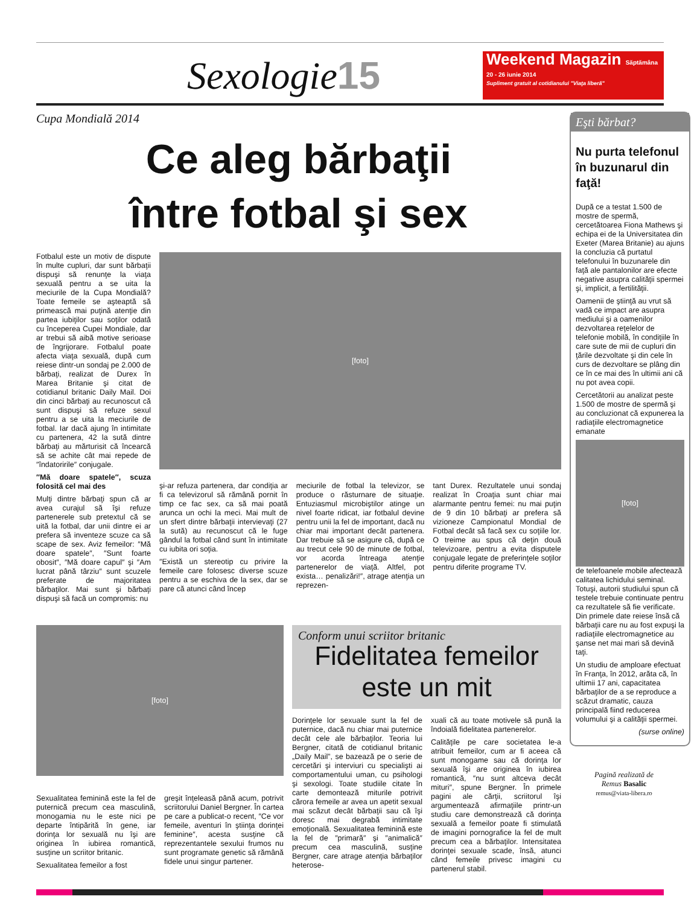Sexologie15
Weekend Magazin Săptămâna 20 - 26 iunie 2014
Supliment gratuit al cotidianului "Viaţa liberă"
Cupa Mondială 2014
Ce aleg bărbaţii
între fotbal şi sex
Fotbalul este un motiv de dispute în multe cupluri, dar sunt bărbaţii dispuşi să renunţe la viaţa sexuală pentru a se uita la meciurile de la Cupa Mondială? Toate femeile se aşteaptă să primească mai puţină atenţie din partea iubiţilor sau soţilor odată cu începerea Cupei Mondiale, dar ar trebui să aibă motive serioase de îngrijorare. Fotbalul poate afecta viaţa sexuală, după cum reiese dintr-un sondaj pe 2.000 de bărbaţi, realizat de Durex în Marea Britanie şi citat de cotidianul britanic Daily Mail. Doi din cinci bărbaţi au recunoscut că sunt dispuşi să refuze sexul pentru a se uita la meciurile de fotbal. Iar dacă ajung în intimitate cu partenera, 42 la sută dintre bărbaţi au mărturisit că încearcă să se achite cât mai repede de ″îndatoririle″ conjugale.
″Mă doare spatele″, scuza folosită cel mai des
Mulţi dintre bărbaţi spun că ar avea curajul să îşi refuze partenerele sub pretextul că se uită la fotbal, dar unii dintre ei ar prefera să inventeze scuze ca să scape de sex. Aviz femeilor: ″Mă doare spatele″, ″Sunt foarte obosit″, ″Mă doare capul″ şi ″Am lucrat până târziu″ sunt scuzele preferate de majoritatea bărbaţilor. Mai sunt şi bărbaţi dispuşi să facă un compromis: nu
[foto]
şi-ar refuza partenera, dar condiţia ar fi ca televizorul să rămână pornit în timp ce fac sex, ca să mai poată arunca un ochi la meci. Mai mult de un sfert dintre bărbaţii intervievaţi (27 la sută) au recunoscut că le fuge gândul la fotbal când sunt în intimitate cu iubita ori soţia.
″Există un stereotip cu privire la femeile care folosesc diverse scuze pentru a se eschiva de la sex, dar se pare că atunci când încep
meciurile de fotbal la televizor, se produce o răsturnare de situaţie. Entuziasmul microbiştilor atinge un nivel foarte ridicat, iar fotbalul devine pentru unii la fel de important, dacă nu chiar mai important decât partenera. Dar trebuie să se asigure că, după ce au trecut cele 90 de minute de fotbal, vor acorda întreaga atenţie partenerelor de viaţă. Altfel, pot exista… penalizări!″, atrage atenţia un reprezen-
tant Durex. Rezultatele unui sondaj realizat în Croaţia sunt chiar mai alarmante pentru femei: nu mai puţin de 9 din 10 bărbaţi ar prefera să vizioneze Campionatul Mondial de Fotbal decât să facă sex cu soţiile lor. O treime au spus că deţin două televizoare, pentru a evita disputele conjugale legate de preferinţele soţilor pentru diferite programe TV.
[foto]
Sexualitatea feminină este la fel de puternică precum cea masculină, monogamia nu le este nici pe departe întipărită în gene, iar dorinţa lor sexuală nu îşi are originea în iubirea romantică, susţine un scriitor britanic.
Sexualitatea femeilor a fost
greşit înţeleasă până acum, potrivit scriitorului Daniel Bergner. În cartea pe care a publicat-o recent, ″Ce vor femeile, aventuri în ştiinţa dorinţei feminine″, acesta susţine că reprezentantele sexului frumos nu sunt programate genetic să rămână fidele unui singur partener.
Conform unui scriitor britanic
Fidelitatea femeilor
este un mit
Dorinţele lor sexuale sunt la fel de puternice, dacă nu chiar mai puternice decât cele ale bărbaţilor. Teoria lui Bergner, citată de cotidianul britanic „Daily Mail”, se bazează pe o serie de cercetări şi interviuri cu specialişti ai comportamentului uman, cu psihologi şi sexologi. Toate studiile citate în carte demontează miturile potrivit cărora femeile ar avea un apetit sexual mai scăzut decât bărbaţii sau că îşi doresc mai degrabă intimitate emoţională. Sexualitatea feminină este la fel de ″primară″ şi ″animalică″ precum cea masculină, susţine Bergner, care atrage atenţia bărbaţilor heterose-
xuali că au toate motivele să pună la îndoială fidelitatea partenerelor.
Calităţile pe care societatea le-a atribuit femeilor, cum ar fi aceea că sunt monogame sau că dorinţa lor sexuală îşi are originea în iubirea romantică, ″nu sunt altceva decât mituri″, spune Bergner. În primele pagini ale cărţii, scriitorul îşi argumentează afirmaţiile printr-un studiu care demonstrează că dorinţa sexuală a femeilor poate fi stimulată de imagini pornografice la fel de mult precum cea a bărbaţilor. Intensitatea dorinţei sexuale scade, însă, atunci când femeile privesc imagini cu partenerul stabil.
Eşti bărbat?
Nu purta telefonul în buzunarul din faţă!
După ce a testat 1.500 de mostre de spermă, cercetătoarea Fiona Mathews şi echipa ei de la Universitatea din Exeter (Marea Britanie) au ajuns la concluzia că purtatul telefonului în buzunarele din faţă ale pantalonilor are efecte negative asupra calităţii spermei şi, implicit, a fertilităţii.
Oamenii de ştiinţă au vrut să vadă ce impact are asupra mediului şi a oamenilor dezvoltarea reţelelor de telefonie mobilă, în condiţiile în care sute de mii de cupluri din ţările dezvoltate şi din cele în curs de dezvoltare se plâng din ce în ce mai des în ultimii ani că nu pot avea copii.
Cercetătorii au analizat peste 1.500 de mostre de spermă şi au concluzionat că expunerea la radiaţiile electromagnetice emanate
[foto]
de telefoanele mobile afectează calitatea lichidului seminal. Totuşi, autorii studiului spun că testele trebuie continuate pentru ca rezultatele să fie verificate. Din primele date reiese însă că bărbaţii care nu au fost expuşi la radiaţiile electromagnetice au şanse net mai mari să devină taţi.
Un studiu de amploare efectuat în Franţa, în 2012, arăta că, în ultimii 17 ani, capacitatea bărbaţilor de a se reproduce a scăzut dramatic, cauza principală fiind reducerea volumului şi a calităţii spermei.
(surse online)
Pagină realizată de
Remus Basalic
remus@viata-libera.ro